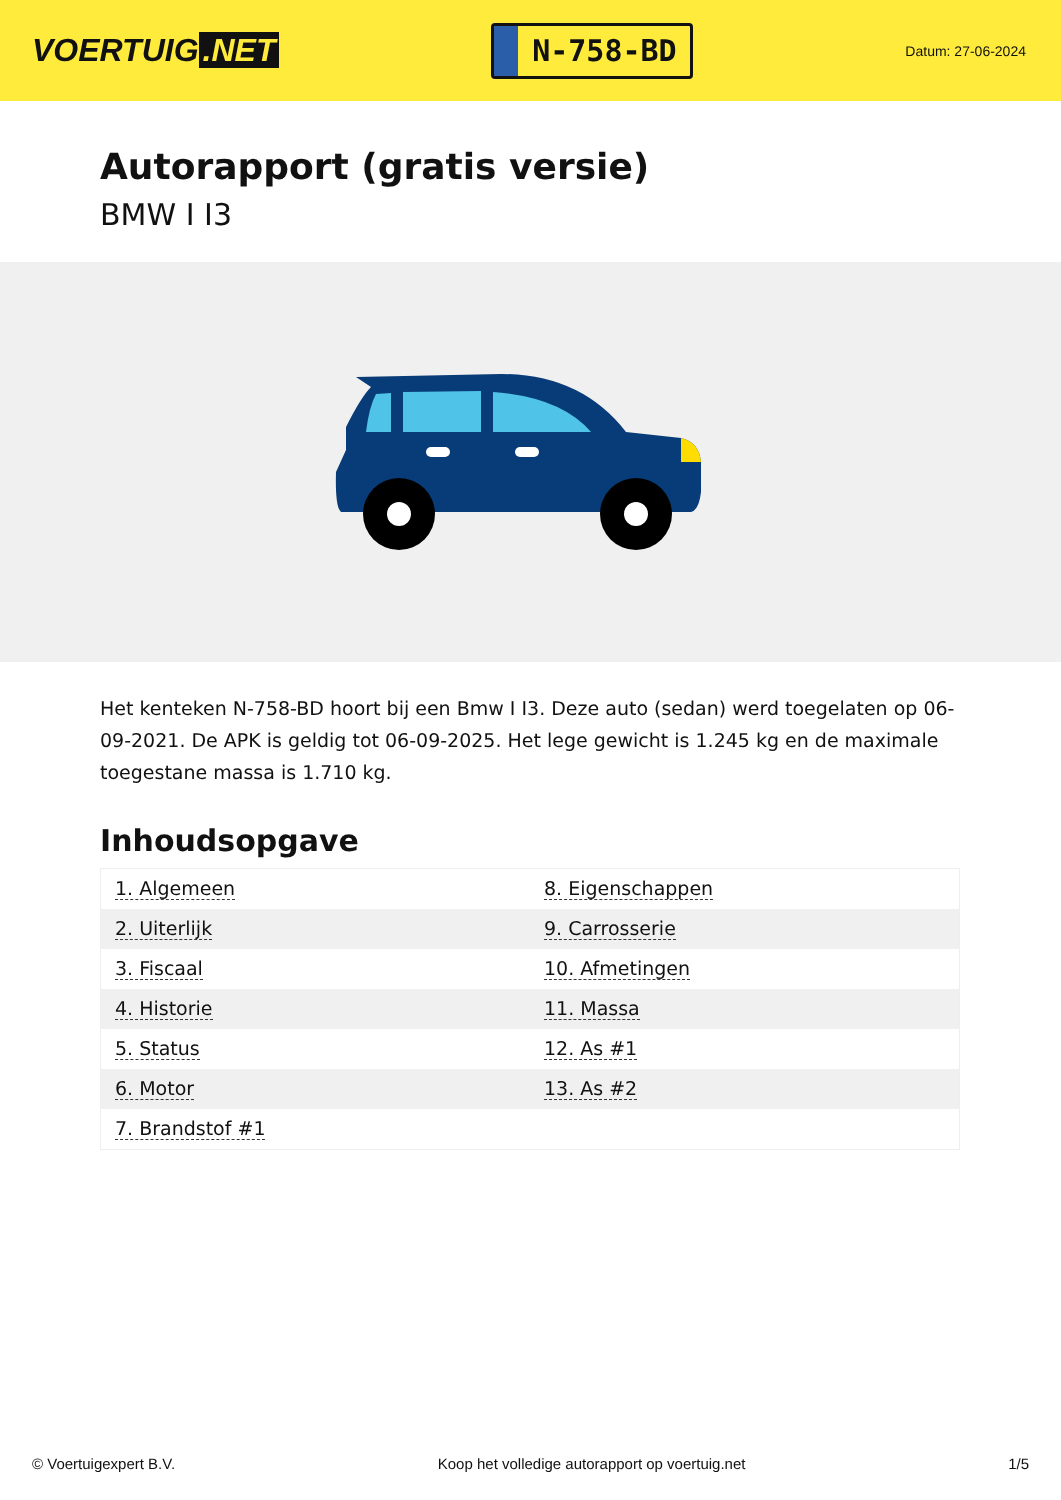VOERTUIG.NET
N-758-BD
Datum: 27-06-2024
Autorapport (gratis versie)
BMW I I3
Het kenteken N-758-BD hoort bij een Bmw I I3. Deze auto (sedan) werd toegelaten op 06-09-2021. De APK is geldig tot 06-09-2025. Het lege gewicht is 1.245 kg en de maximale toegestane massa is 1.710 kg.
Inhoudsopgave
| 1. Algemeen | 8. Eigenschappen |
| 2. Uiterlijk | 9. Carrosserie |
| 3. Fiscaal | 10. Afmetingen |
| 4. Historie | 11. Massa |
| 5. Status | 12. As #1 |
| 6. Motor | 13. As #2 |
| 7. Brandstof #1 | |
© Voertuigexpert B.V. Koop het volledige autorapport op voertuig.net 1/5